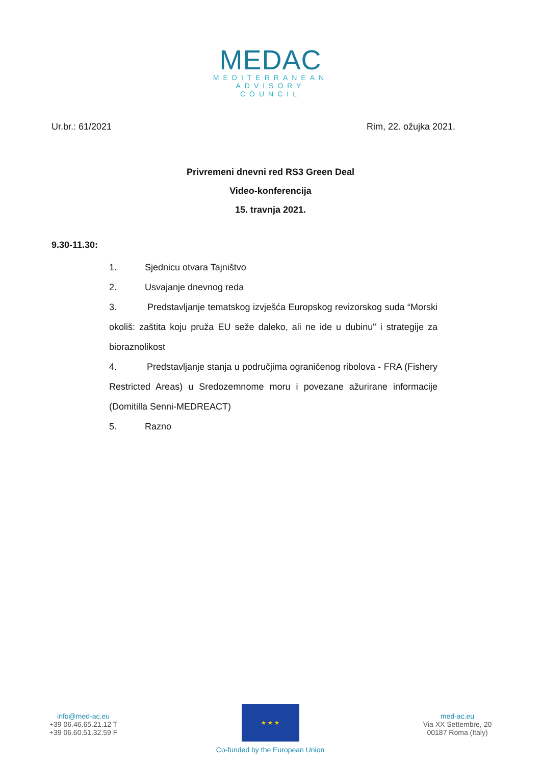MEDAC
MEDITERRANEAN
ADVISORY
COUNCIL
Ur.br.: 61/2021 Rim, 22. ožujka 2021.
Privremeni dnevni red RS3 Green Deal
Video-konferencija
15. travnja 2021.
9.30-11.30:
1. Sjednicu otvara Tajništvo
2. Usvajanje dnevnog reda
3. Predstavljanje tematskog izvješća Europskog revizorskog suda “Morski okoliš: zaštita koju pruža EU seže daleko, ali ne ide u dubinu" i strategije za bioraznolikost
4. Predstavljanje stanja u područjima ograničenog ribolova - FRA (Fishery Restricted Areas) u Sredozemnome moru i povezane ažurirane informacije (Domitilla Senni-MEDREACT)
5. Razno
info@med-ac.eu
+39 06.46.65.21.12 T
+39 06.60.51.32.59 F
★ ★ ★
Co-funded by the European Union
med-ac.eu
Via XX Settembre, 20
00187 Roma (Italy)